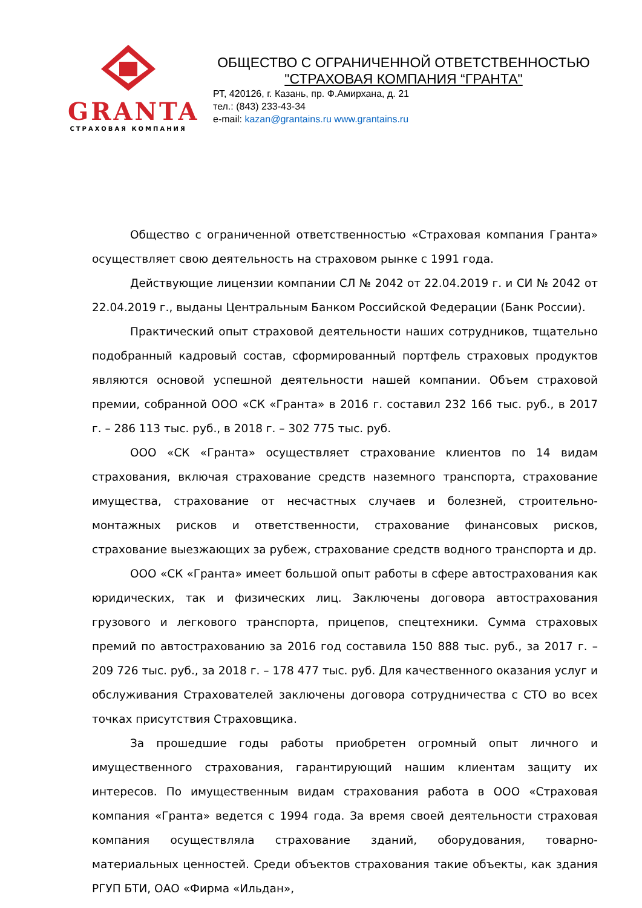GRANTA
СТРАХОВАЯ КОМПАНИЯ
ОБЩЕСТВО С ОГРАНИЧЕННОЙ ОТВЕТСТВЕННОСТЬЮ
"СТРАХОВАЯ КОМПАНИЯ “ГРАНТА"
РТ, 420126, г. Казань, пр. Ф.Амирхана, д. 21
тел.: (843) 233-43-34
e-mail: kazan@grantains.ru www.grantains.ru
Общество с ограниченной ответственностью «Страховая компания Гранта» осуществляет свою деятельность на страховом рынке с 1991 года.
Действующие лицензии компании СЛ № 2042 от 22.04.2019 г. и СИ № 2042 от 22.04.2019 г., выданы Центральным Банком Российской Федерации (Банк России).
Практический опыт страховой деятельности наших сотрудников, тщательно подобранный кадровый состав, сформированный портфель страховых продуктов являются основой успешной деятельности нашей компании. Объем страховой премии, собранной ООО «СК «Гранта» в 2016 г. составил 232 166 тыс. руб., в 2017 г. – 286 113 тыс. руб., в 2018 г. – 302 775 тыс. руб.
ООО «СК «Гранта» осуществляет страхование клиентов по 14 видам страхования, включая страхование средств наземного транспорта, страхование имущества, страхование от несчастных случаев и болезней, строительно-монтажных рисков и ответственности, страхование финансовых рисков, страхование выезжающих за рубеж, страхование средств водного транспорта и др.
ООО «СК «Гранта» имеет большой опыт работы в сфере автострахования как юридических, так и физических лиц. Заключены договора автострахования грузового и легкового транспорта, прицепов, спецтехники. Сумма страховых премий по автострахованию за 2016 год составила 150 888 тыс. руб., за 2017 г. – 209 726 тыс. руб., за 2018 г. – 178 477 тыс. руб. Для качественного оказания услуг и обслуживания Страхователей заключены договора сотрудничества с СТО во всех точках присутствия Страховщика.
За прошедшие годы работы приобретен огромный опыт личного и имущественного страхования, гарантирующий нашим клиентам защиту их интересов. По имущественным видам страхования работа в ООО «Страховая компания «Гранта» ведется с 1994 года. За время своей деятельности страховая компания осуществляла страхование зданий, оборудования, товарно-материальных ценностей. Среди объектов страхования такие объекты, как здания РГУП БТИ, ОАО «Фирма «Ильдан»,